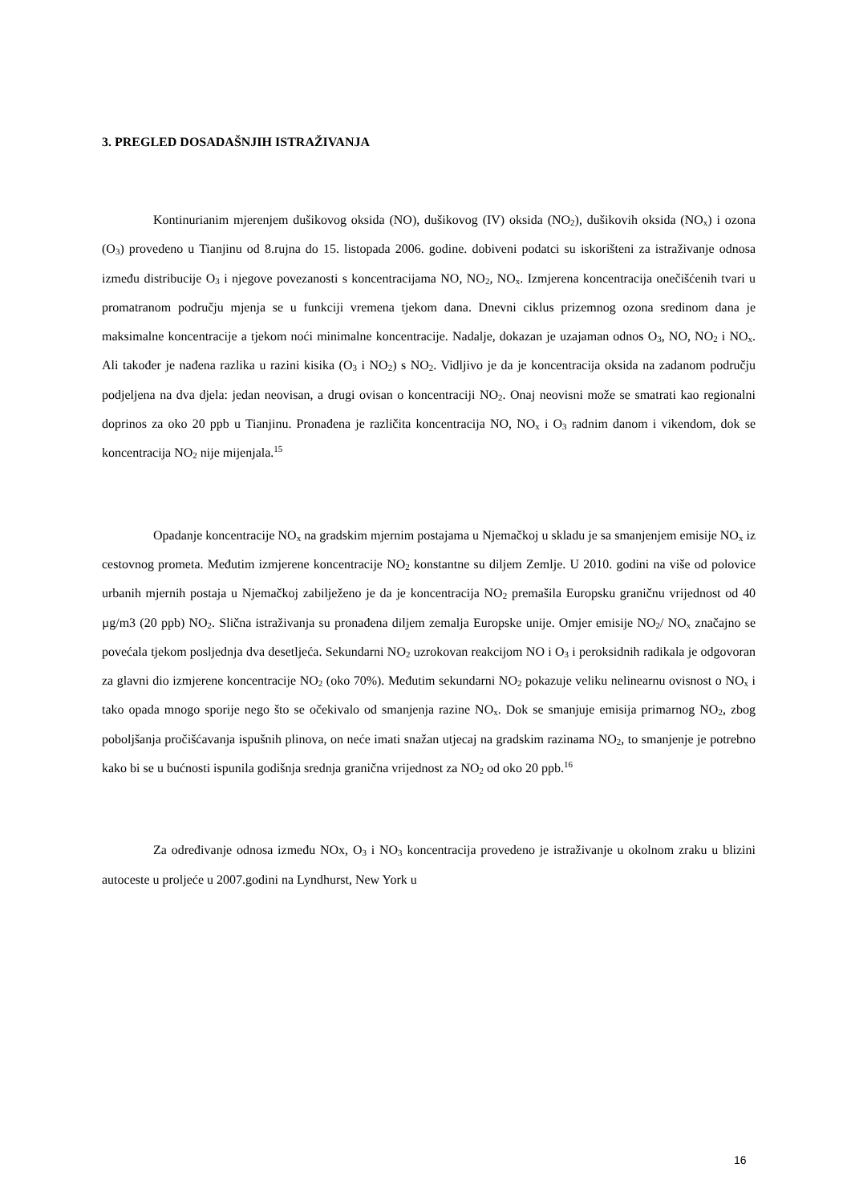3. PREGLED DOSADAŠNJIH ISTRAŽIVANJA
Kontinurianim mjerenjem dušikovog oksida (NO), dušikovog (IV) oksida (NO<sub>2</sub>), dušikovih oksida (NO<sub>x</sub>) i ozona (O<sub>3</sub>) provedeno u Tianjinu od 8.rujna do 15. listopada 2006. godine. dobiveni podatci su iskorišteni za istraživanje odnosa između distribucije O<sub>3</sub> i njegove povezanosti s koncentracijama NO, NO<sub>2</sub>, NO<sub>x</sub>. Izmjerena koncentracija onečišćenih tvari u promatranom području mjenja se u funkciji vremena tjekom dana. Dnevni ciklus prizemnog ozona sredinom dana je maksimalne koncentracije a tjekom noći minimalne koncentracije. Nadalje, dokazan je uzajaman odnos O<sub>3</sub>, NO, NO<sub>2</sub> i NO<sub>x</sub>. Ali također je nađena razlika u razini kisika (O<sub>3</sub> i NO<sub>2</sub>) s NO<sub>2</sub>. Vidljivo je da je koncentracija oksida na zadanom području podjeljena na dva djela: jedan neovisan, a drugi ovisan o koncentraciji NO<sub>2</sub>. Onaj neovisni može se smatrati kao regionalni doprinos za oko 20 ppb u Tianjinu. Pronađena je različita koncentracija NO, NO<sub>x</sub> i O<sub>3</sub> radnim danom i vikendom, dok se koncentracija NO<sub>2</sub> nije mijenjala.<sup>15</sup>
Opadanje koncentracije NO<sub>x</sub> na gradskim mjernim postajama u Njemačkoj u skladu je sa smanjenjem emisije NO<sub>x</sub> iz cestovnog prometa. Međutim izmjerene koncentracije NO<sub>2</sub> konstantne su diljem Zemlje. U 2010. godini na više od polovice urbanih mjernih postaja u Njemačkoj zabilježeno je da je koncentracija NO<sub>2</sub> premašila Europsku graničnu vrijednost od 40 µg/m3 (20 ppb) NO<sub>2</sub>. Slična istraživanja su pronađena diljem zemalja Europske unije. Omjer emisije NO<sub>2</sub>/ NO<sub>x</sub> značajno se povećala tjekom posljednja dva desetljeća. Sekundarni NO<sub>2</sub> uzrokovan reakcijom NO i O<sub>3</sub> i peroksidnih radikala je odgovoran za glavni dio izmjerene koncentracije NO<sub>2</sub> (oko 70%). Međutim sekundarni NO<sub>2</sub> pokazuje veliku nelinearnu ovisnost o NO<sub>x</sub> i tako opada mnogo sporije nego što se očekivalo od smanjenja razine NO<sub>x</sub>. Dok se smanjuje emisija primarnog NO<sub>2</sub>, zbog poboljšanja pročišćavanja ispušnih plinova, on neće imati snažan utjecaj na gradskim razinama NO<sub>2</sub>, to smanjenje je potrebno kako bi se u bućnosti ispunila godišnja srednja granična vrijednost za NO<sub>2</sub> od oko 20 ppb.<sup>16</sup>
Za određivanje odnosa između NOx, O<sub>3</sub> i NO<sub>3</sub> koncentracija provedeno je istraživanje u okolnom zraku u blizini autoceste u proljeće u 2007.godini na Lyndhurst, New York u
16